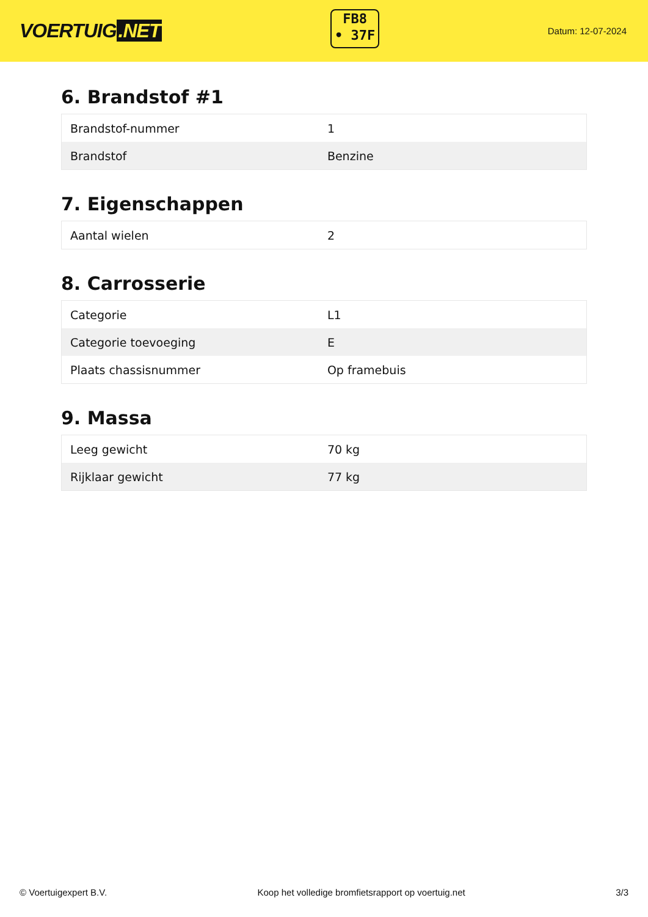VOERTUIG.NET
FB8
• 37F
Datum: 12-07-2024
6. Brandstof #1
| Brandstof-nummer | 1 |
| Brandstof | Benzine |
7. Eigenschappen
| Aantal wielen | 2 |
8. Carrosserie
| Categorie | L1 |
| Categorie toevoeging | E |
| Plaats chassisnummer | Op framebuis |
9. Massa
| Leeg gewicht | 70 kg |
| Rijklaar gewicht | 77 kg |
© Voertuigexpert B.V. Koop het volledige bromfietsrapport op voertuig.net 3/3